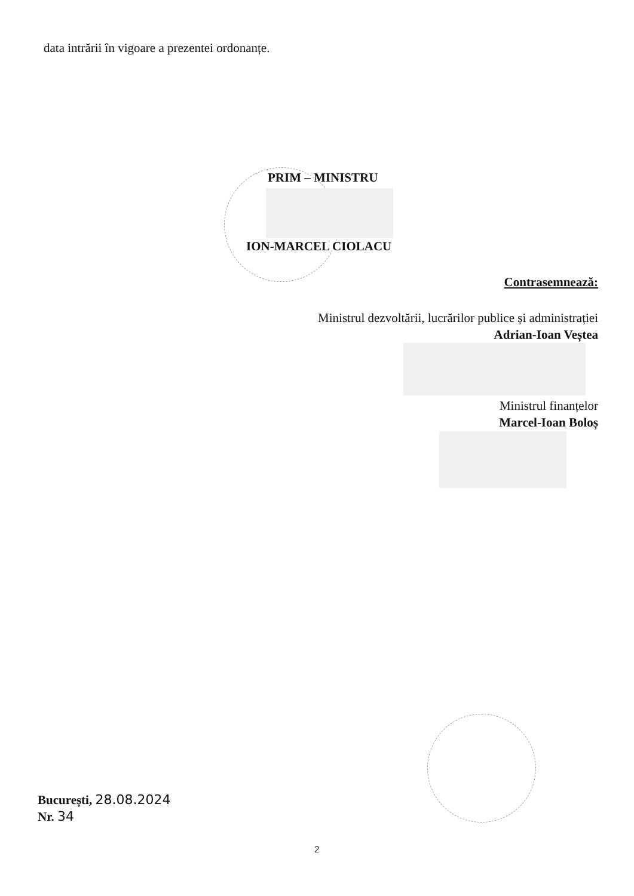data intrării în vigoare a prezentei ordonanțe.
PRIM – MINISTRU
ION-MARCEL CIOLACU
Contrasemnează:
Ministrul dezvoltării, lucrărilor publice și administrației
Adrian-Ioan Veștea
Ministrul finanțelor
Marcel-Ioan Boloș
București, 28.08.2024
Nr. 34
2